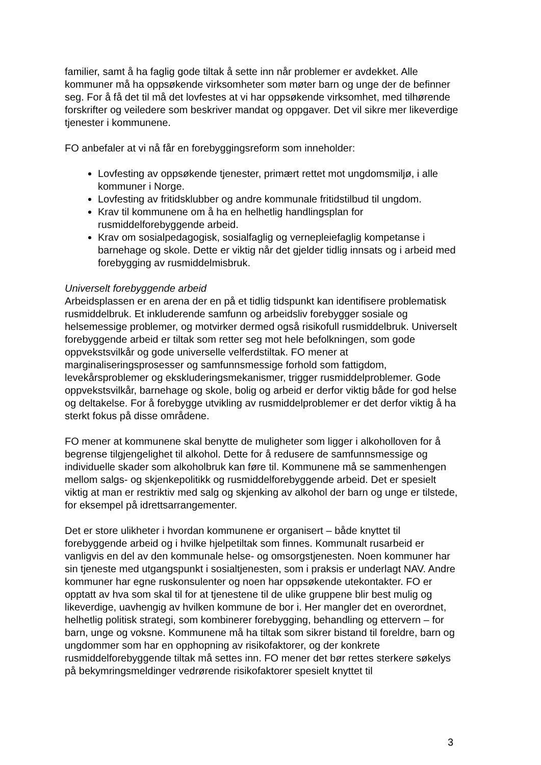familier, samt å ha faglig gode tiltak å sette inn når problemer er avdekket. Alle kommuner må ha oppsøkende virksomheter som møter barn og unge der de befinner seg. For å få det til må det lovfestes at vi har oppsøkende virksomhet, med tilhørende forskrifter og veiledere som beskriver mandat og oppgaver. Det vil sikre mer likeverdige tjenester i kommunene.
FO anbefaler at vi nå får en forebyggingsreform som inneholder:
Lovfesting av oppsøkende tjenester, primært rettet mot ungdomsmiljø, i alle kommuner i Norge.
Lovfesting av fritidsklubber og andre kommunale fritidstilbud til ungdom.
Krav til kommunene om å ha en helhetlig handlingsplan for rusmiddelforebyggende arbeid.
Krav om sosialpedagogisk, sosialfaglig og vernepleiefaglig kompetanse i barnehage og skole. Dette er viktig når det gjelder tidlig innsats og i arbeid med forebygging av rusmiddelmisbruk.
Universelt forebyggende arbeid
Arbeidsplassen er en arena der en på et tidlig tidspunkt kan identifisere problematisk rusmiddelbruk. Et inkluderende samfunn og arbeidsliv forebygger sosiale og helsemessige problemer, og motvirker dermed også risikofull rusmiddelbruk. Universelt forebyggende arbeid er tiltak som retter seg mot hele befolkningen, som gode oppvekstsvilkår og gode universelle velferdstiltak. FO mener at marginaliseringsprosesser og samfunnsmessige forhold som fattigdom, levekårsproblemer og ekskluderingsmekanismer, trigger rusmiddelproblemer. Gode oppvekstsvilkår, barnehage og skole, bolig og arbeid er derfor viktig både for god helse og deltakelse. For å forebygge utvikling av rusmiddelproblemer er det derfor viktig å ha sterkt fokus på disse områdene.
FO mener at kommunene skal benytte de muligheter som ligger i alkoholloven for å begrense tilgjengelighet til alkohol. Dette for å redusere de samfunnsmessige og individuelle skader som alkoholbruk kan føre til. Kommunene må se sammenhengen mellom salgs- og skjenkepolitikk og rusmiddelforebyggende arbeid. Det er spesielt viktig at man er restriktiv med salg og skjenking av alkohol der barn og unge er tilstede, for eksempel på idrettsarrangementer.
Det er store ulikheter i hvordan kommunene er organisert – både knyttet til forebyggende arbeid og i hvilke hjelpetiltak som finnes. Kommunalt rusarbeid er vanligvis en del av den kommunale helse- og omsorgstjenesten. Noen kommuner har sin tjeneste med utgangspunkt i sosialtjenesten, som i praksis er underlagt NAV. Andre kommuner har egne ruskonsulenter og noen har oppsøkende utekontakter. FO er opptatt av hva som skal til for at tjenestene til de ulike gruppene blir best mulig og likeverdige, uavhengig av hvilken kommune de bor i. Her mangler det en overordnet, helhetlig politisk strategi, som kombinerer forebygging, behandling og ettervern – for barn, unge og voksne. Kommunene må ha tiltak som sikrer bistand til foreldre, barn og ungdommer som har en opphopning av risikofaktorer, og der konkrete rusmiddelforebyggende tiltak må settes inn. FO mener det bør rettes sterkere søkelys på bekymringsmeldinger vedrørende risikofaktorer spesielt knyttet til
3